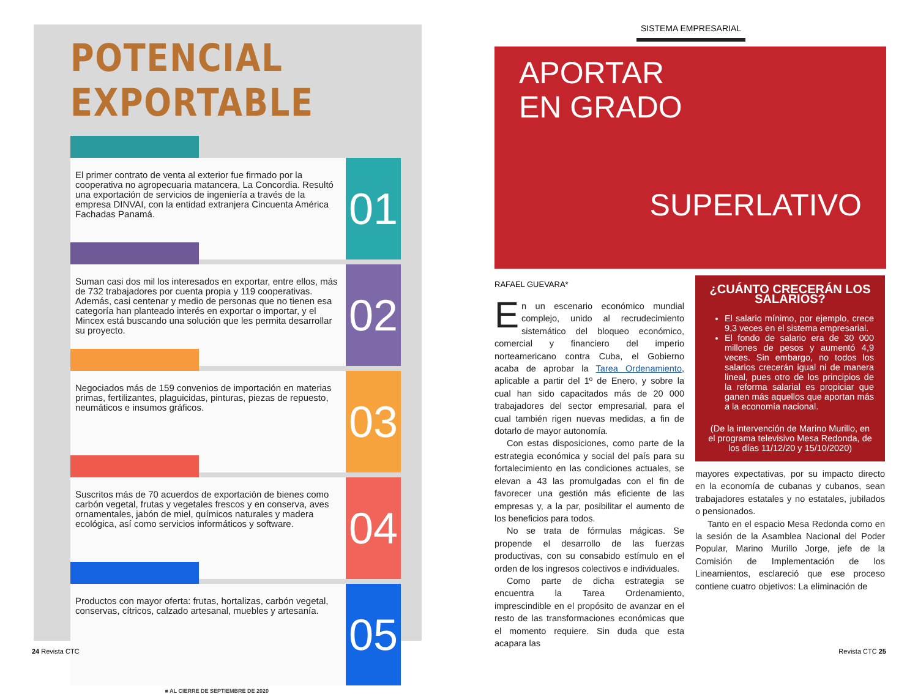POTENCIAL EXPORTABLE
El primer contrato de venta al exterior fue firmado por la cooperativa no agropecuaria matancera, La Concordia. Resultó una exportación de servicios de ingeniería a través de la empresa DINVAI, con la entidad extranjera Cincuenta América Fachadas Panamá.
01
Suman casi dos mil los interesados en exportar, entre ellos, más de 732 trabajadores por cuenta propia y 119 cooperativas. Además, casi centenar y medio de personas que no tienen esa categoría han planteado interés en exportar o importar, y el Mincex está buscando una solución que les permita desarrollar su proyecto.
02
Negociados más de 159 convenios de importación en materias primas, fertilizantes, plaguicidas, pinturas, piezas de repuesto, neumáticos e insumos gráficos.
03
Suscritos más de 70 acuerdos de exportación de bienes como carbón vegetal, frutas y vegetales frescos y en conserva, aves ornamentales, jabón de miel, químicos naturales y madera ecológica, así como servicios informáticos y software.
04
Productos con mayor oferta: frutas, hortalizas, carbón vegetal, conservas, cítricos, calzado artesanal, muebles y artesanía.
05
■ AL CIERRE DE SEPTIEMBRE DE 2020
24 Revista CTC Revista CTC 25
SISTEMA EMPRESARIAL
APORTAR
EN GRADO
SUPERLATIVO
RAFAEL GUEVARA*
En un escenario económico mundial complejo, unido al recrudecimiento sistemático del bloqueo económico, comercial y financiero del imperio norteamericano contra Cuba, el Gobierno acaba de aprobar la Tarea Ordenamiento, aplicable a partir del 1º de Enero, y sobre la cual han sido capacitados más de 20 000 trabajadores del sector empresarial, para el cual también rigen nuevas medidas, a fin de dotarlo de mayor autonomía.
Con estas disposiciones, como parte de la estrategia económica y social del país para su fortalecimiento en las condiciones actuales, se elevan a 43 las promulgadas con el fin de favorecer una gestión más eficiente de las empresas y, a la par, posibilitar el aumento de los beneficios para todos.
No se trata de fórmulas mágicas. Se propende el desarrollo de las fuerzas productivas, con su consabido estímulo en el orden de los ingresos colectivos e individuales.
Como parte de dicha estrategia se encuentra la Tarea Ordenamiento, imprescindible en el propósito de avanzar en el resto de las transformaciones económicas que el momento requiere. Sin duda que esta acapara las
¿CUÁNTO CRECERÁN LOS SALARIOS?
El salario mínimo, por ejemplo, crece 9,3 veces en el sistema empresarial.
El fondo de salario era de 30 000 millones de pesos y aumentó 4,9 veces. Sin embargo, no todos los salarios crecerán igual ni de manera lineal, pues otro de los principios de la reforma salarial es propiciar que ganen más aquellos que aportan más a la economía nacional.
(De la intervención de Marino Murillo, en el programa televisivo Mesa Redonda, de los días 11/12/20 y 15/10/2020)
mayores expectativas, por su impacto directo en la economía de cubanas y cubanos, sean trabajadores estatales y no estatales, jubilados o pensionados.
Tanto en el espacio Mesa Redonda como en la sesión de la Asamblea Nacional del Poder Popular, Marino Murillo Jorge, jefe de la Comisión de Implementación de los Lineamientos, esclareció que ese proceso contiene cuatro objetivos: La eliminación de